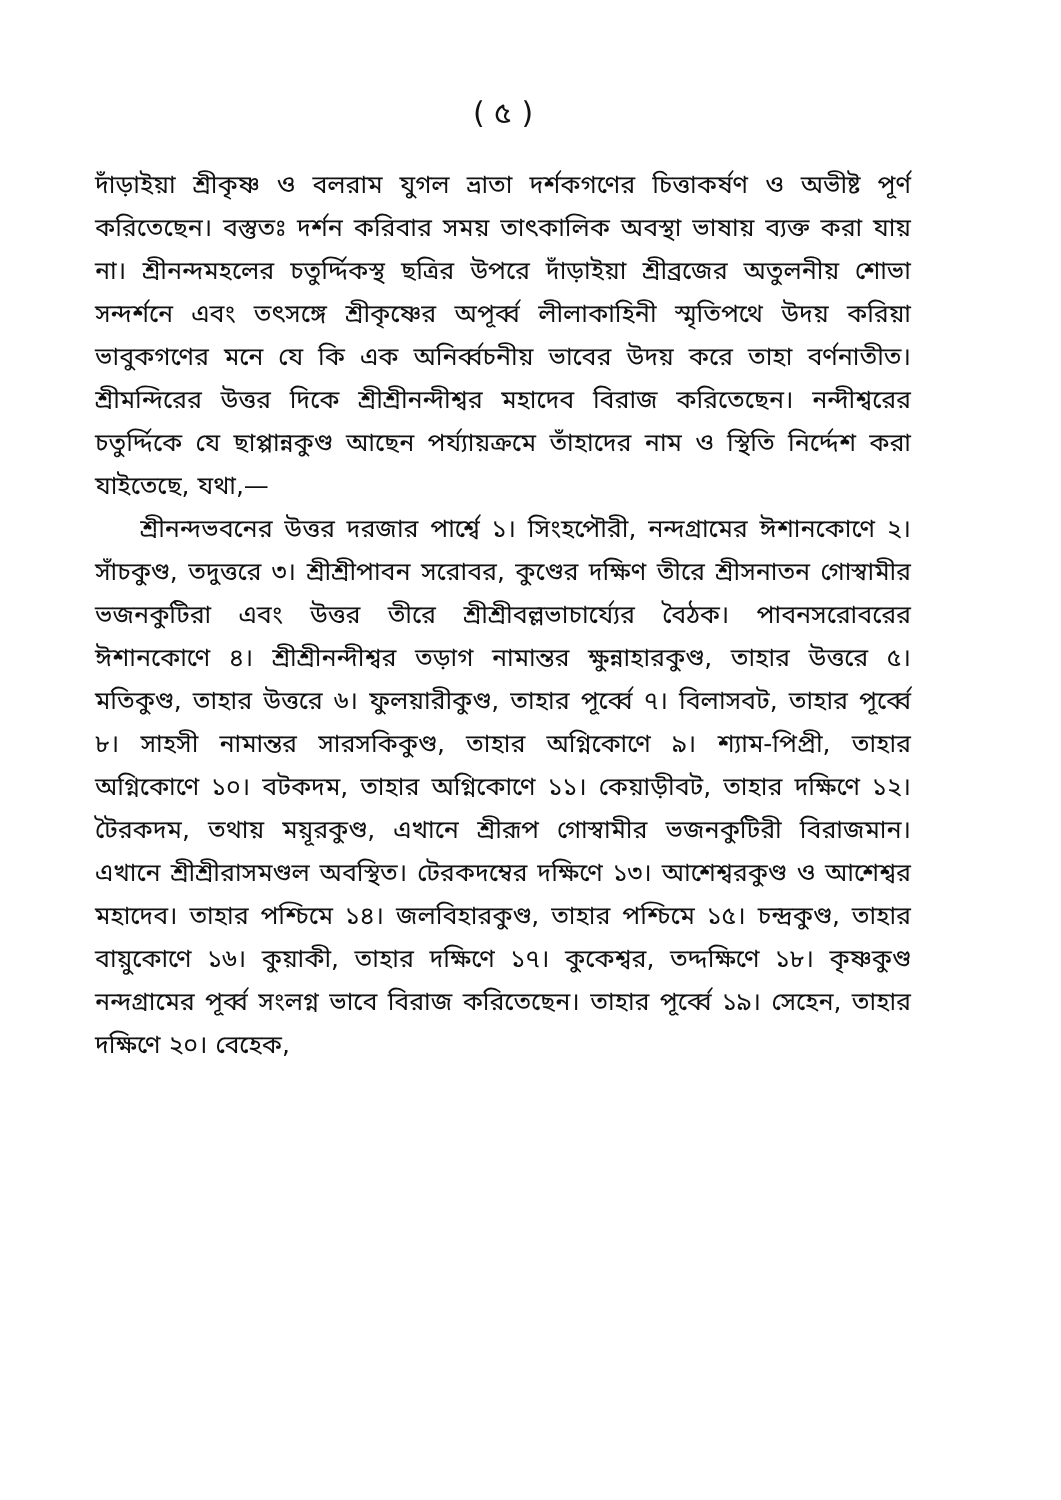( ৫ )
দাঁড়াইয়া শ্রীকৃষ্ণ ও বলরাম যুগল ভ্রাতা দর্শকগণের চিত্তাকর্ষণ ও অভীষ্ট পূর্ণ করিতেছেন। বস্তুতঃ দর্শন করিবার সময় তাৎকালিক অবস্থা ভাষায় ব্যক্ত করা যায় না। শ্রীনন্দমহলের চতুর্দ্দিকস্থ ছত্রির উপরে দাঁড়াইয়া শ্রীব্রজের অতুলনীয় শোভা সন্দর্শনে এবং তৎসঙ্গে শ্রীকৃষ্ণের অপূর্ব্ব লীলাকাহিনী স্মৃতিপথে উদয় করিয়া ভাবুকগণের মনে যে কি এক অনির্ব্বচনীয় ভাবের উদয় করে তাহা বর্ণনাতীত। শ্রীমন্দিরের উত্তর দিকে শ্রীশ্রীনন্দীশ্বর মহাদেব বিরাজ করিতেছেন। নন্দীশ্বরের চতুর্দ্দিকে যে ছাপ্পান্নকুণ্ড আছেন পর্য্যায়ক্রমে তাঁহাদের নাম ও স্থিতি নির্দ্দেশ করা যাইতেছে, যথা,—
শ্রীনন্দভবনের উত্তর দরজার পার্শ্বে ১। সিংহপৌরী, নন্দগ্রামের ঈশানকোণে ২। সাঁচকুণ্ড, তদুত্তরে ৩। শ্রীশ্রীপাবন সরোবর, কুণ্ডের দক্ষিণ তীরে শ্রীসনাতন গোস্বামীর ভজনকুটিরা এবং উত্তর তীরে শ্রীশ্রীবল্লভাচার্য্যের বৈঠক। পাবনসরোবরের ঈশানকোণে ৪। শ্রীশ্রীনন্দীশ্বর তড়াগ নামান্তর ক্ষুন্নাহারকুণ্ড, তাহার উত্তরে ৫। মতিকুণ্ড, তাহার উত্তরে ৬। ফুলয়ারীকুণ্ড, তাহার পূর্ব্বে ৭। বিলাসবট, তাহার পূর্ব্বে ৮। সাহসী নামান্তর সারসকিকুণ্ড, তাহার অগ্নিকোণে ৯। শ্যাম-পিপ্রী, তাহার অগ্নিকোণে ১০। বটকদম, তাহার অগ্নিকোণে ১১। কেয়াড়ীবট, তাহার দক্ষিণে ১২। টৈরকদম, তথায় ময়ূরকুণ্ড, এখানে শ্রীরূপ গোস্বামীর ভজনকুটিরী বিরাজমান। এখানে শ্রীশ্রীরাসমণ্ডল অবস্থিত। টেরকদম্বের দক্ষিণে ১৩। আশেশ্বরকুণ্ড ও আশেশ্বর মহাদেব। তাহার পশ্চিমে ১৪। জলবিহারকুণ্ড, তাহার পশ্চিমে ১৫। চন্দ্রকুণ্ড, তাহার বায়ুকোণে ১৬। কুয়াকী, তাহার দক্ষিণে ১৭। কুকেশ্বর, তদ্দক্ষিণে ১৮। কৃষ্ণকুণ্ড নন্দগ্রামের পূর্ব্ব সংলগ্ন ভাবে বিরাজ করিতেছেন। তাহার পূর্ব্বে ১৯। সেহেন, তাহার দক্ষিণে ২০। বেহেক,